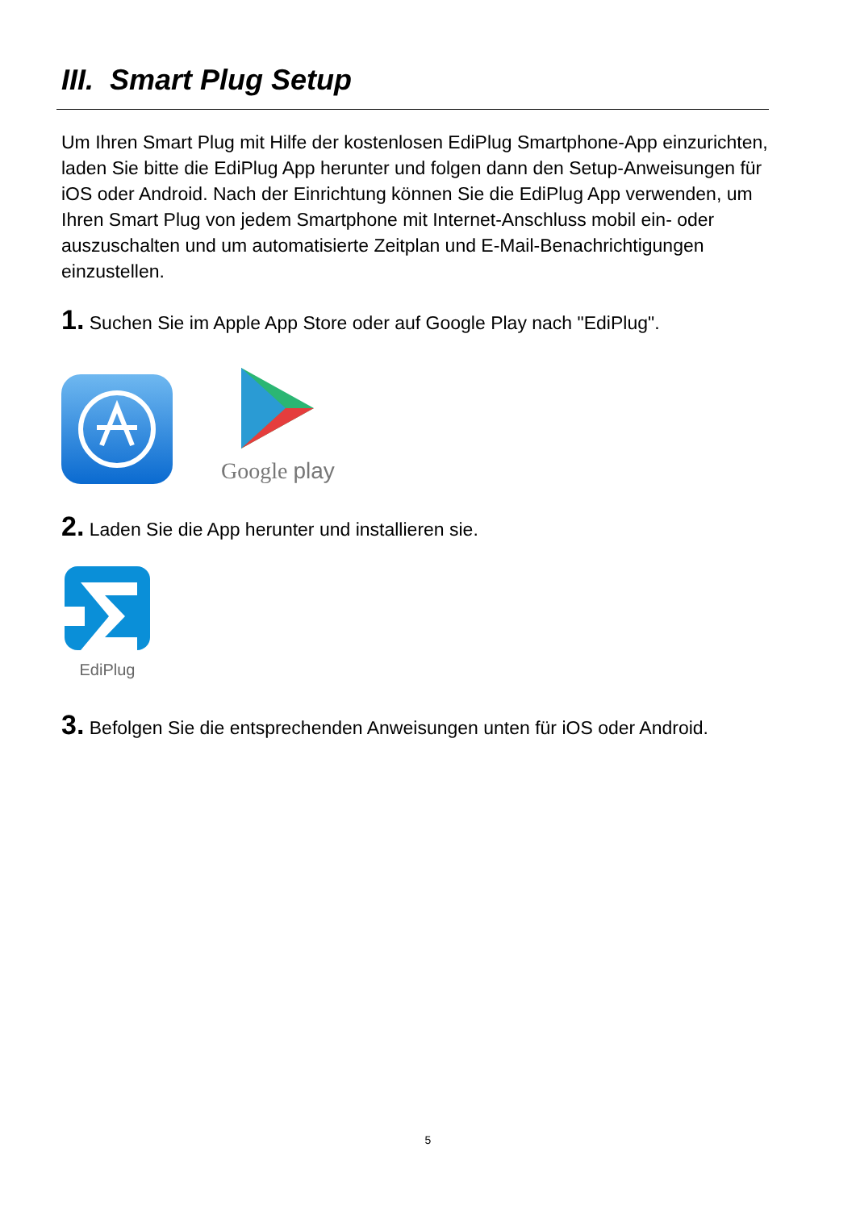III. Smart Plug Setup
Um Ihren Smart Plug mit Hilfe der kostenlosen EdiPlug Smartphone-App einzurichten, laden Sie bitte die EdiPlug App herunter und folgen dann den Setup-Anweisungen für iOS oder Android. Nach der Einrichtung können Sie die EdiPlug App verwenden, um Ihren Smart Plug von jedem Smartphone mit Internet-Anschluss mobil ein- oder auszuschalten und um automatisierte Zeitplan und E-Mail-Benachrichtigungen einzustellen.
1. Suchen Sie im Apple App Store oder auf Google Play nach "EdiPlug".
Google play
2. Laden Sie die App herunter und installieren sie.
EdiPlug
3. Befolgen Sie die entsprechenden Anweisungen unten für iOS oder Android.
5